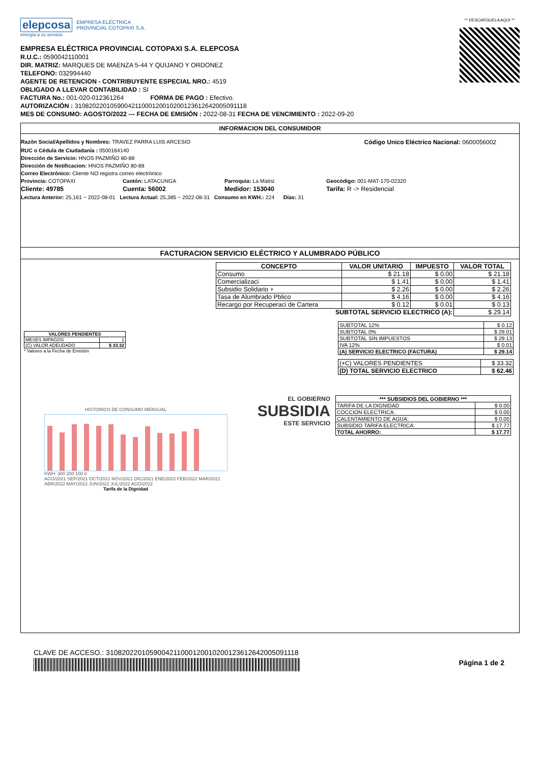elepcosa EMPRESA ELÉCTRICA
PROVINCIAL COTOPAXI S.A.
energía a su servicio
EMPRESA ELÉCTRICA PROVINCIAL COTOPAXI S.A. ELEPCOSA
R.U.C.: 0590042110001
DIR. MATRIZ: MARQUES DE MAENZA 5-44 Y QUIJANO Y ORDONEZ
TELEFONO: 032994440
AGENTE DE RETENCION - CONTRIBUYENTE ESPECIAL NRO.: 4519
OBLIGADO A LLEVAR CONTABILIDAD : SI
FACTURA No.: 001-020-012361264 FORMA DE PAGO : Efectivo.
AUTORIZACIÓN : 3108202201059004211000120010200123612642005091118
MES DE CONSUMO: AGOSTO/2022 --- FECHA DE EMISIÓN : 2022-08-31 FECHA DE VENCIMIENTO : 2022-09-20
** DESCARGUELA AQUI **
INFORMACION DEL CONSUMIDOR
Razón Social/Apellidos y Nombres: TRAVEZ PARRA LUIS ARCESIO Código Unico Eléctrico Nacional: 0600056002
RUC o Cédula de Ciudadanía : 0500164140
Dirección de Servicio: HNOS PAZMIÑO 80-88
Dirección de Notificacion: HNOS PAZMIÑO 80-88
Correo Electrónico: Cliente NO registra correo electrónico
Provincia: COTOPAXI Cantón: LATACUNGA Parroquia: La Matriz Geocódigo: 001-MAT-170-02320
Cliente: 49785 Cuenta: 56002 Medidor: 153040 Tarifa: R -> Residencial
Lectura Anterior: 25,161 ~ 2022-08-01 Lectura Actual: 25,385 ~ 2022-08-31 Consumo en KWH.: 224 Días: 31
FACTURACION SERVICIO ELÉCTRICO Y ALUMBRADO PÚBLICO
| VALORES PENDIENTES | |
| --- | --- |
| MESES IMPAGOS | 1 |
| (C) VALOR ADEUDADO | $ 33.32 |
* Valores a la Fecha de Emisión
HISTORICO DE CONSUMO MENSUAL
KWH: 300 200 100 0
AGO/2021 SEP/2021 OCT/2021 NOV/2021 DIC/2021 ENE/2022 FEB/2022 MAR/2022 ABR/2022 MAY/2022 JUN/2022 JUL/2022 AGO/2022
Tarifa de la Dignidad
| CONCEPTO | VALOR UNITARIO | IMPUESTO | VALOR TOTAL |
| --- | --- | --- | --- |
| Consumo | $ 21.18 | $ 0.00 | $ 21.18 |
| Comercializaci | $ 1.41 | $ 0.00 | $ 1.41 |
| Subsidio Solidario + | $ 2.26 | $ 0.00 | $ 2.26 |
| Tasa de Alumbrado Pblico | $ 4.16 | $ 0.00 | $ 4.16 |
| Recargo por Recuperaci de Cartera | $ 0.12 | $ 0.01 | $ 0.13 |
| SUBTOTAL SERVICIO ELECTRICO (A): | | | $ 29.14 |
| SUBTOTAL 12% | $ 0.12 |
| SUBTOTAL 0% | $ 29.01 |
| SUBTOTAL SIN IMPUESTOS | $ 29.13 |
| IVA 12% | $ 0.01 |
| (A) SERVICIO ELECTRICO (FACTURA) | $ 29.14 |
| (+C) VALORES PENDIENTES | $ 33.32 |
| (D) TOTAL SERVICIO ELECTRICO | $ 62.46 |
EL GOBIERNO
SUBSIDIA
ESTE SERVICIO
| *** SUBSIDIOS DEL GOBIERNO *** | |
| --- | --- |
| TARIFA DE LA DIGNIDAD | $ 0.00 |
| COCCION ELECTRICA: | $ 0.00 |
| CALENTAMIENTO DE AGUA: | $ 0.00 |
| SUBSIDIO TARIFA ELECTRICA: | $ 17.77 |
| TOTAL AHORRO: | $ 17.77 |
CLAVE DE ACCESO.: 3108202201059004211000120010200123612642005091118
Página 1 de 2